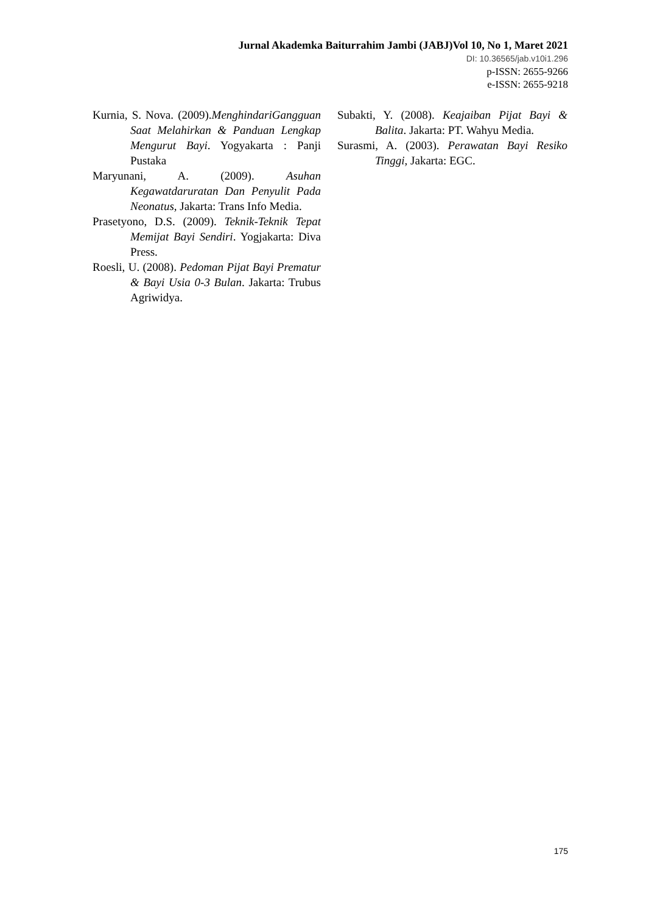Jurnal Akademka Baiturrahim Jambi (JABJ)Vol 10, No 1, Maret 2021
DI: 10.36565/jab.v10i1.296
p-ISSN: 2655-9266
e-ISSN: 2655-9218
Kurnia, S. Nova. (2009).MenghindariGangguan Saat Melahirkan & Panduan Lengkap Mengurut Bayi. Yogyakarta : Panji Pustaka
Maryunani, A. (2009). Asuhan Kegawatdaruratan Dan Penyulit Pada Neonatus, Jakarta: Trans Info Media.
Prasetyono, D.S. (2009). Teknik-Teknik Tepat Memijat Bayi Sendiri. Yogjakarta: Diva Press.
Roesli, U. (2008). Pedoman Pijat Bayi Prematur & Bayi Usia 0-3 Bulan. Jakarta: Trubus Agriwidya.
Subakti, Y. (2008). Keajaiban Pijat Bayi & Balita. Jakarta: PT. Wahyu Media.
Surasmi, A. (2003). Perawatan Bayi Resiko Tinggi, Jakarta: EGC.
175